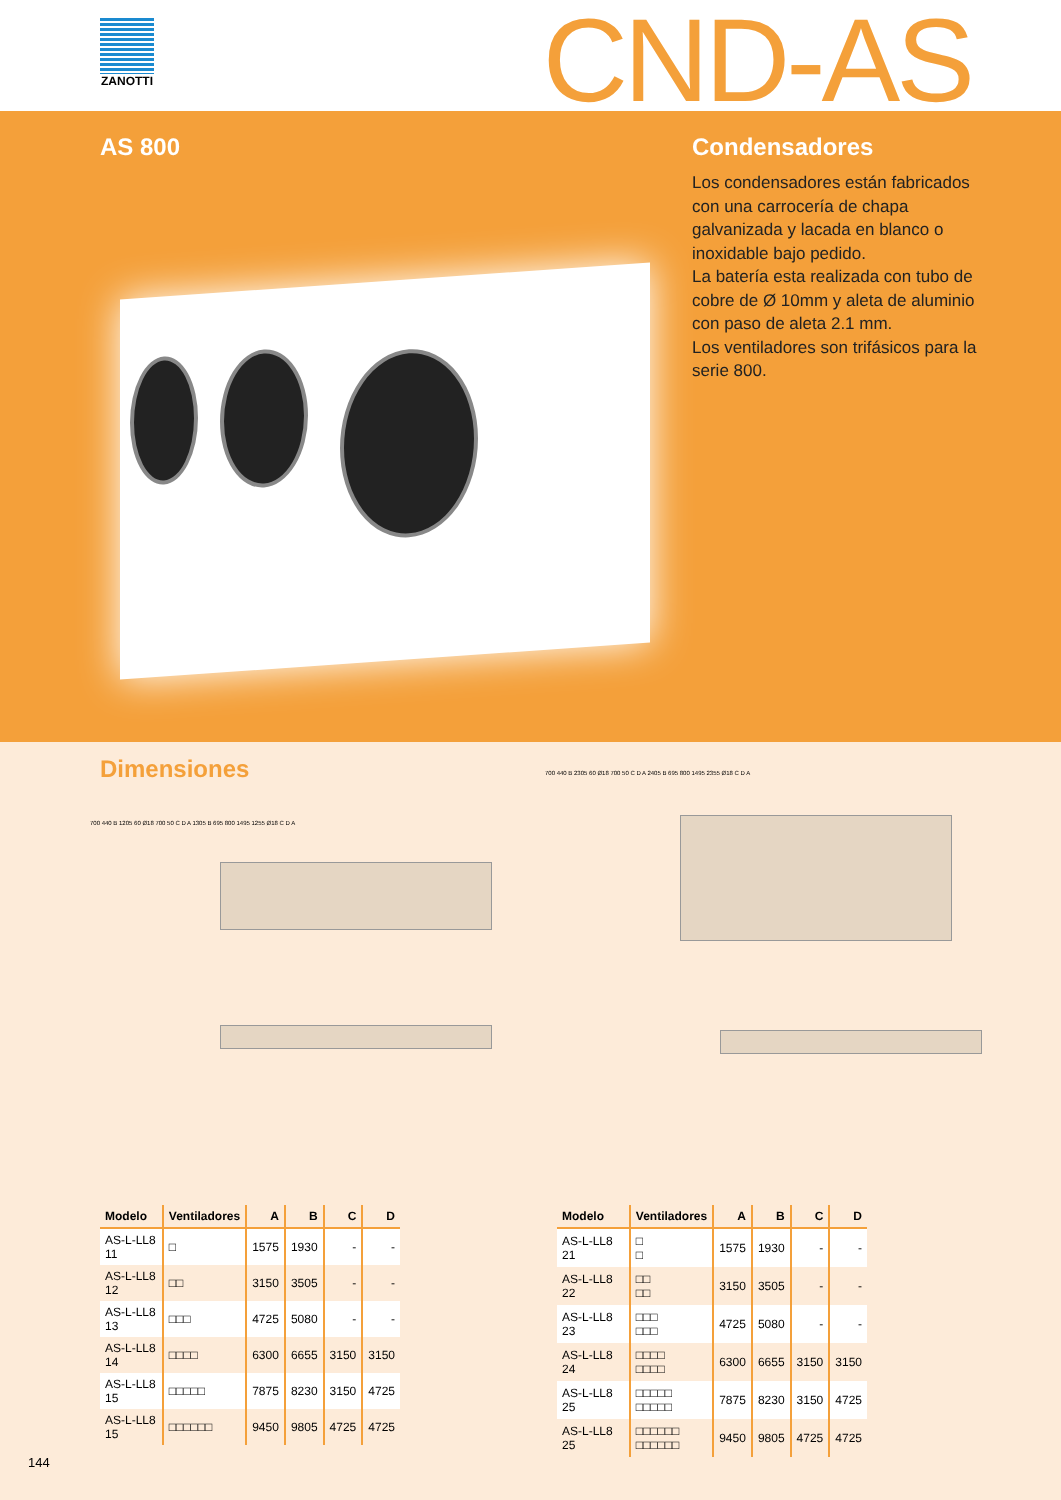ZANOTTI CND-AS
AS 800
Condensadores
Los condensadores están fabricados con una carrocería de chapa galvanizada y lacada en blanco o inoxidable bajo pedido.
La batería esta realizada con tubo de cobre de Ø 10mm y aleta de aluminio con paso de aleta 2.1 mm.
Los ventiladores son trifásicos para la serie 800.
Dimensiones
700 440 B 1205 60 Ø18 700 50 C D A 1305 B 695 800 1495 1255 Ø18 C D A
700 440 B 2305 60 Ø18 700 50 C D A 2405 B 695 800 1495 2355 Ø18 C D A
| Modelo | Ventiladores | A | B | C | D |
| --- | --- | --- | --- | --- | --- |
| AS-L-LL8 11 | □ | 1575 | 1930 | - | - |
| AS-L-LL8 12 | □□ | 3150 | 3505 | - | - |
| AS-L-LL8 13 | □□□ | 4725 | 5080 | - | - |
| AS-L-LL8 14 | □□□□ | 6300 | 6655 | 3150 | 3150 |
| AS-L-LL8 15 | □□□□□ | 7875 | 8230 | 3150 | 4725 |
| AS-L-LL8 15 | □□□□□□ | 9450 | 9805 | 4725 | 4725 |
| Modelo | Ventiladores | A | B | C | D |
| --- | --- | --- | --- | --- | --- |
| AS-L-LL8 21 | □ □ | 1575 | 1930 | - | - |
| AS-L-LL8 22 | □□ □□ | 3150 | 3505 | - | - |
| AS-L-LL8 23 | □□□ □□□ | 4725 | 5080 | - | - |
| AS-L-LL8 24 | □□□□ □□□□ | 6300 | 6655 | 3150 | 3150 |
| AS-L-LL8 25 | □□□□□ □□□□□ | 7875 | 8230 | 3150 | 4725 |
| AS-L-LL8 25 | □□□□□□ □□□□□□ | 9450 | 9805 | 4725 | 4725 |
144